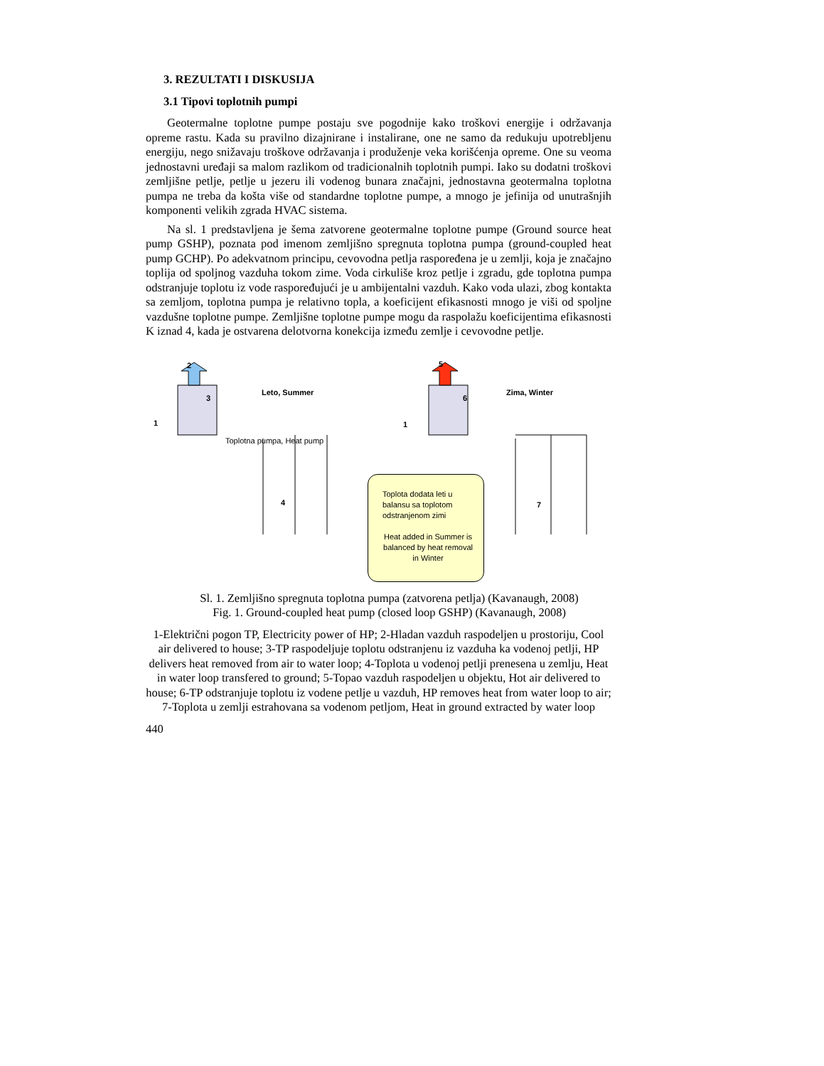3. REZULTATI I DISKUSIJA
3.1 Tipovi toplotnih pumpi
Geotermalne toplotne pumpe postaju sve pogodnije kako troškovi energije i održavanja opreme rastu. Kada su pravilno dizajnirane i instalirane, one ne samo da redukuju upotrebljenu energiju, nego snižavaju troškove održavanja i produženje veka korišćenja opreme. One su veoma jednostavni uređaji sa malom razlikom od tradicionalnih toplotnih pumpi. Iako su dodatni troškovi zemljišne petlje, petlje u jezeru ili vodenog bunara značajni, jednostavna geotermalna toplotna pumpa ne treba da košta više od standardne toplotne pumpe, a mnogo je jefinija od unutrašnjih komponenti velikih zgrada HVAC sistema.
Na sl. 1 predstavljena je šema zatvorene geotermalne toplotne pumpe (Ground source heat pump GSHP), poznata pod imenom zemljišno spregnuta toplotna pumpa (ground-coupled heat pump GCHP). Po adekvatnom principu, cevovodna petlja raspoređena je u zemlji, koja je značajno toplija od spoljnog vazduha tokom zime. Voda cirkuliše kroz petlje i zgradu, gde toplotna pumpa odstranjuje toplotu iz vode raspoređujući je u ambijentalni vazduh. Kako voda ulazi, zbog kontakta sa zemljom, toplotna pumpa je relativno topla, a koeficijent efikasnosti mnogo je viši od spoljne vazdušne toplotne pumpe. Zemljišne toplotne pumpe mogu da raspolažu koeficijentima efikasnosti K iznad 4, kada je ostvarena delotvorna konekcija između zemlje i cevovodne petlje.
2 5
3 6
Leto, Summer Zima, Winter
1 1
Toplotna pumpa, Heat pump
4 7
Toplota dodata leti u balansu sa toplotom odstranjenom zimi
Heat added in Summer is balanced by heat removal in Winter
Sl. 1. Zemljišno spregnuta toplotna pumpa (zatvorena petlja) (Kavanaugh, 2008)
Fig. 1. Ground-coupled heat pump (closed loop GSHP) (Kavanaugh, 2008)
1-Električni pogon TP, Electricity power of HP; 2-Hladan vazduh raspodeljen u prostoriju, Cool air delivered to house; 3-TP raspodeljuje toplotu odstranjenu iz vazduha ka vodenoj petlji, HP delivers heat removed from air to water loop; 4-Toplota u vodenoj petlji prenesena u zemlju, Heat in water loop transfered to ground; 5-Topao vazduh raspodeljen u objektu, Hot air delivered to house; 6-TP odstranjuje toplotu iz vodene petlje u vazduh, HP removes heat from water loop to air; 7-Toplota u zemlji estrahovana sa vodenom petljom, Heat in ground extracted by water loop
440